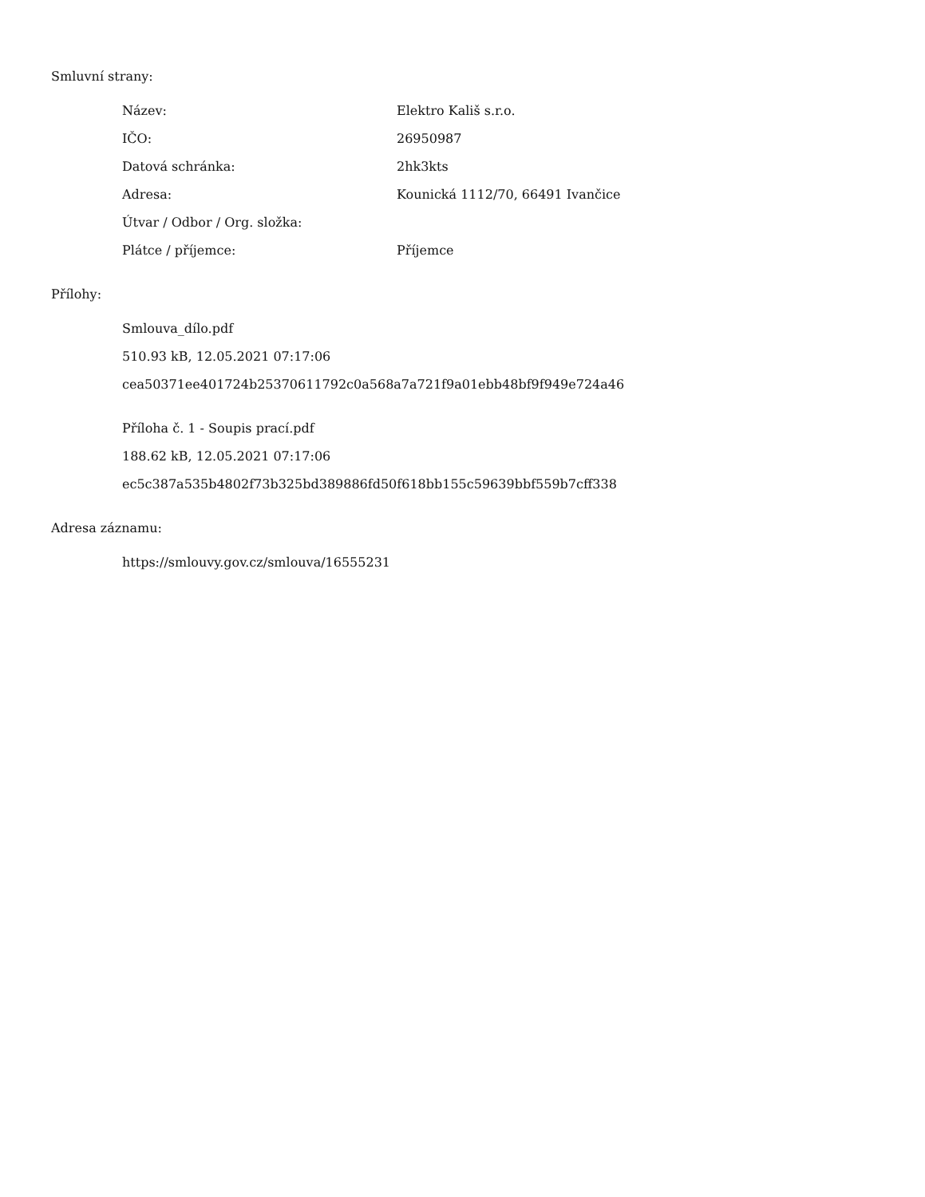Smluvní strany:
| Název: | Elektro Kališ s.r.o. |
| IČO: | 26950987 |
| Datová schránka: | 2hk3kts |
| Adresa: | Kounická 1112/70, 66491 Ivančice |
| Útvar / Odbor / Org. složka: | |
| Plátce / příjemce: | Příjemce |
Přílohy:
Smlouva_dílo.pdf
510.93 kB, 12.05.2021 07:17:06
cea50371ee401724b25370611792c0a568a7a721f9a01ebb48bf9f949e724a46
Příloha č. 1 - Soupis prací.pdf
188.62 kB, 12.05.2021 07:17:06
ec5c387a535b4802f73b325bd389886fd50f618bb155c59639bbf559b7cff338
Adresa záznamu:
https://smlouvy.gov.cz/smlouva/16555231